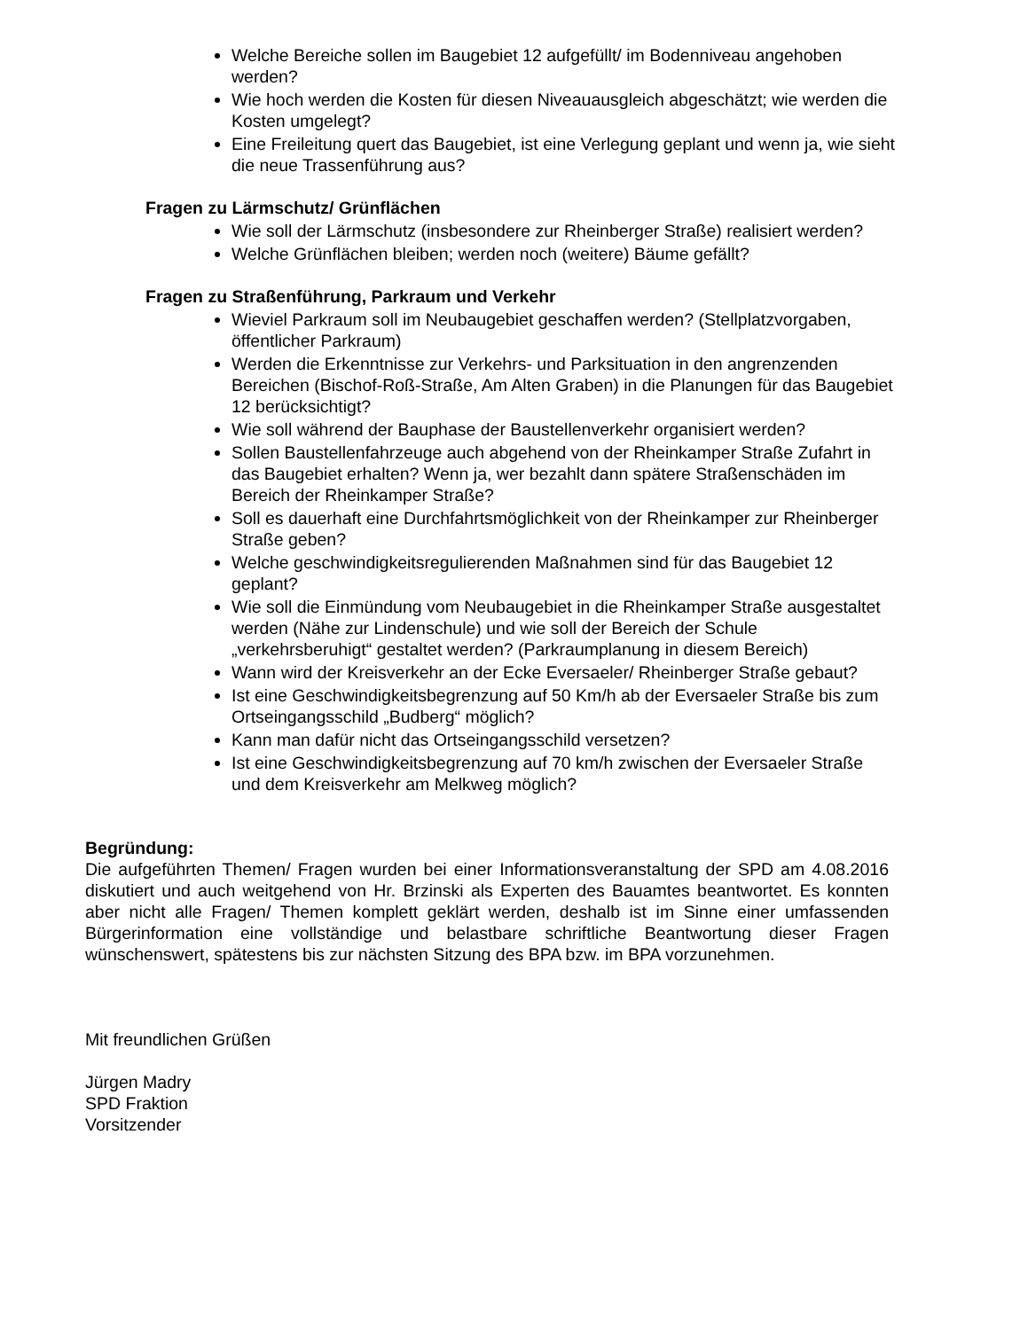Welche Bereiche sollen im Baugebiet 12 aufgefüllt/ im Bodenniveau angehoben werden?
Wie hoch werden die Kosten für diesen Niveauausgleich abgeschätzt; wie werden die Kosten umgelegt?
Eine Freileitung quert das Baugebiet, ist eine Verlegung geplant und wenn ja, wie sieht die neue Trassenführung aus?
Fragen zu Lärmschutz/ Grünflächen
Wie soll der Lärmschutz (insbesondere zur Rheinberger Straße) realisiert werden?
Welche Grünflächen bleiben; werden noch (weitere) Bäume gefällt?
Fragen zu Straßenführung, Parkraum und Verkehr
Wieviel Parkraum soll im Neubaugebiet geschaffen werden? (Stellplatzvorgaben, öffentlicher Parkraum)
Werden die Erkenntnisse zur Verkehrs- und Parksituation in den angrenzenden Bereichen (Bischof-Roß-Straße, Am Alten Graben) in die Planungen für das Baugebiet 12 berücksichtigt?
Wie soll während der Bauphase der Baustellenverkehr organisiert werden?
Sollen Baustellenfahrzeuge auch abgehend von der Rheinkamper Straße Zufahrt in das Baugebiet erhalten? Wenn ja, wer bezahlt dann spätere Straßenschäden im Bereich der Rheinkamper Straße?
Soll es dauerhaft eine Durchfahrtsmöglichkeit von der Rheinkamper zur Rheinberger Straße geben?
Welche geschwindigkeitsregulierenden Maßnahmen sind für das Baugebiet 12 geplant?
Wie soll die Einmündung vom Neubaugebiet in die Rheinkamper Straße ausgestaltet werden (Nähe zur Lindenschule) und wie soll der Bereich der Schule „verkehrsberuhigt“ gestaltet werden? (Parkraumplanung in diesem Bereich)
Wann wird der Kreisverkehr an der Ecke Eversaeler/ Rheinberger Straße gebaut?
Ist eine Geschwindigkeitsbegrenzung auf 50 Km/h ab der Eversaeler Straße bis zum Ortseingangsschild „Budberg“ möglich?
Kann man dafür nicht das Ortseingangsschild versetzen?
Ist eine Geschwindigkeitsbegrenzung auf 70 km/h zwischen der Eversaeler Straße und dem Kreisverkehr am Melkweg möglich?
Begründung:
Die aufgeführten Themen/ Fragen wurden bei einer Informationsveranstaltung der SPD am 4.08.2016 diskutiert und auch weitgehend von Hr. Brzinski als Experten des Bauamtes beantwortet. Es konnten aber nicht alle Fragen/ Themen komplett geklärt werden, deshalb ist im Sinne einer umfassenden Bürgerinformation eine vollständige und belastbare schriftliche Beantwortung dieser Fragen wünschenswert, spätestens bis zur nächsten Sitzung des BPA bzw. im BPA vorzunehmen.
Mit freundlichen Grüßen
Jürgen Madry
SPD Fraktion
Vorsitzender